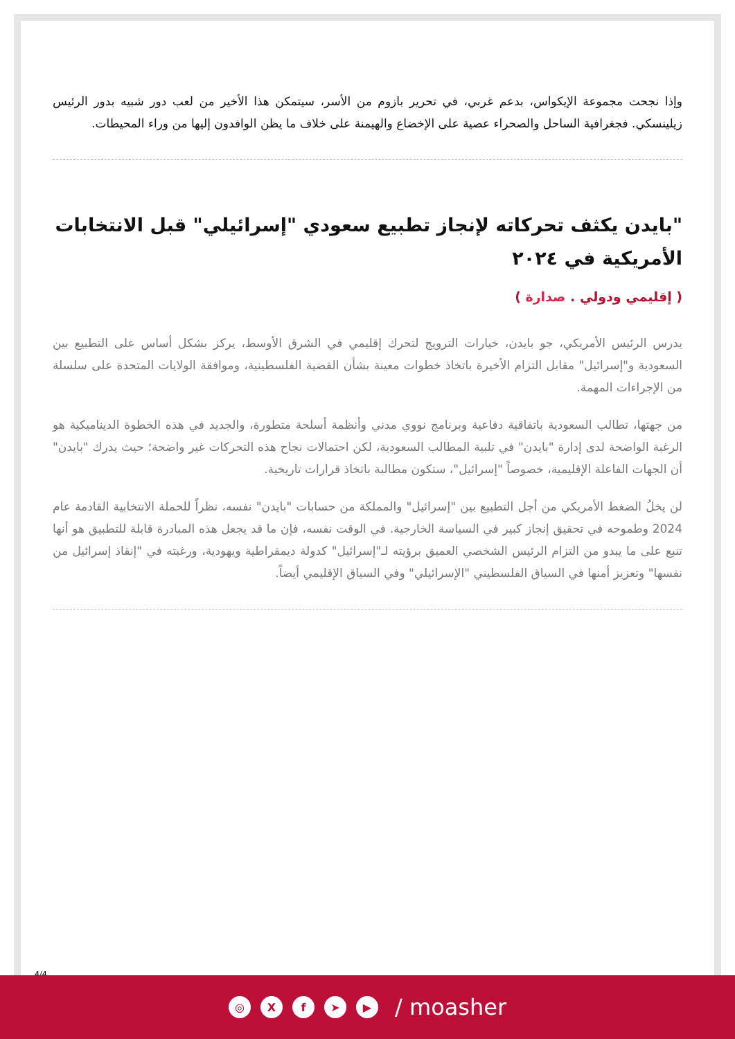وإذا نجحت مجموعة الإيكواس، بدعم غربي، في تحرير بازوم من الأسر، سيتمكن هذا الأخير من لعب دور شبيه بدور الرئيس زيلينسكي. فجغرافية الساحل والصحراء عصية على الإخضاع والهيمنة على خلاف ما يظن الوافدون إليها من وراء المحيطات.
"بايدن يكثف تحركاته لإنجاز تطبيع سعودي "إسرائيلي" قبل الانتخابات الأمريكية في ٢٠٢٤
( إقليمي ودولي . صدارة )
يدرس الرئيس الأمريكي، جو بايدن، خيارات الترويج لتحرك إقليمي في الشرق الأوسط، يركز بشكل أساس على التطبيع بين السعودية و"إسرائيل" مقابل التزام الأخيرة باتخاذ خطوات معينة بشأن القضية الفلسطينية، وموافقة الولايات المتحدة على سلسلة من الإجراءات المهمة.
من جهتها، تطالب السعودية باتفاقية دفاعية وبرنامج نووي مدني وأنظمة أسلحة متطورة، والجديد في هذه الخطوة الديناميكية هو الرغبة الواضحة لدى إدارة "بايدن" في تلبية المطالب السعودية، لكن احتمالات نجاح هذه التحركات غير واضحة؛ حيث يدرك "بايدن" أن الجهات الفاعلة الإقليمية، خصوصاً "إسرائيل"، ستكون مطالبة باتخاذ قرارات تاريخية.
لن يخلُ الضغط الأمريكي من أجل التطبيع بين "إسرائيل" والمملكة من حسابات "بايدن" نفسه، نظراً للحملة الانتخابية القادمة عام 2024 وطموحه في تحقيق إنجاز كبير في السياسة الخارجية. في الوقت نفسه، فإن ما قد يجعل هذه المبادرة قابلة للتطبيق هو أنها تنبع على ما يبدو من التزام الرئيس الشخصي العميق برؤيته لـ"إسرائيل" كدولة ديمقراطية ويهودية، ورغبته في "إنقاذ إسرائيل من نفسها" وتعزيز أمنها في السياق الفلسطيني "الإسرائيلي" وفي السياق الإقليمي أيضاً.
4/4
◎ Xf ➤ ▶ / moasher